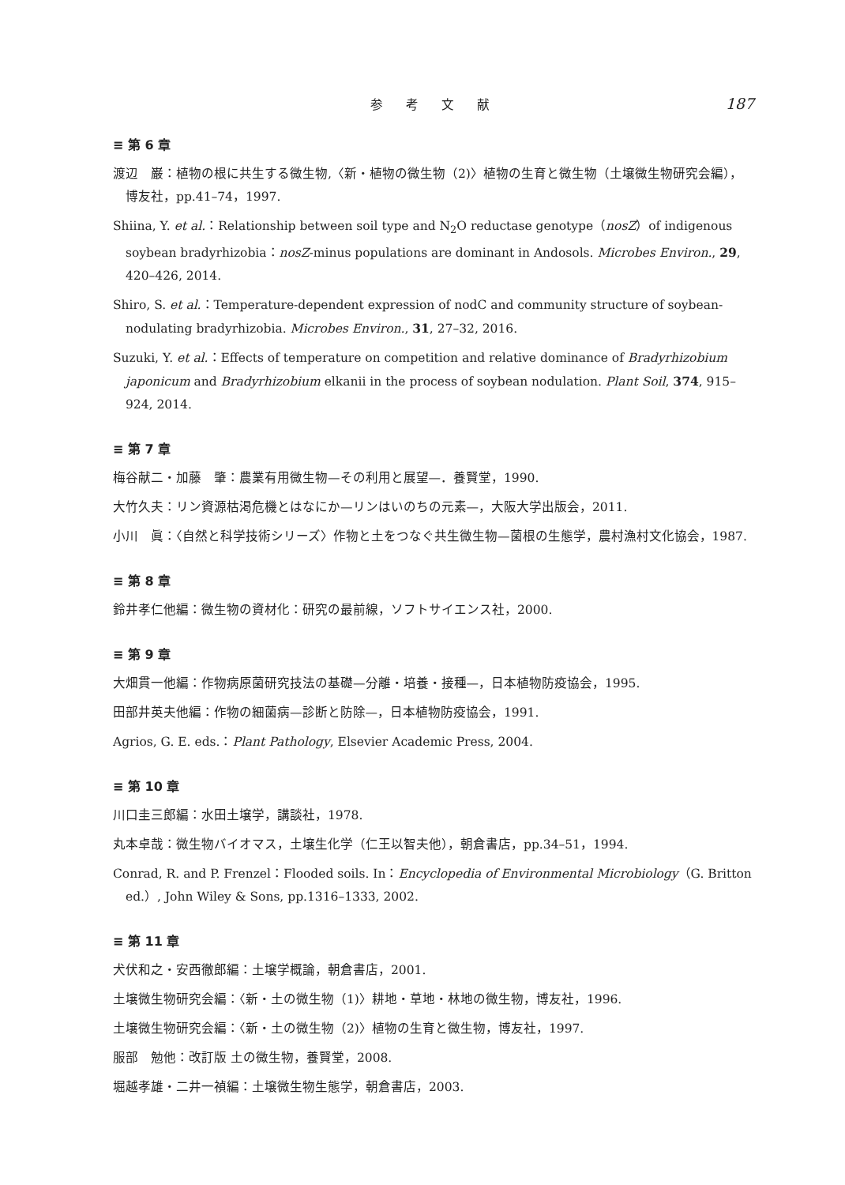参 考 文 献 187
≡ 第 6 章
渡辺　巌：植物の根に共生する微生物,〈新・植物の微生物（2)〉植物の生育と微生物（土壌微生物研究会編），博友社，pp.41–74，1997.
Shiina, Y. et al.：Relationship between soil type and N<sub>2</sub>O reductase genotype（nosZ）of indigenous soybean bradyrhizobia：nosZ-minus populations are dominant in Andosols. Microbes Environ., 29, 420–426, 2014.
Shiro, S. et al.：Temperature-dependent expression of nodC and community structure of soybean-nodulating bradyrhizobia. Microbes Environ., 31, 27–32, 2016.
Suzuki, Y. et al.：Effects of temperature on competition and relative dominance of Bradyrhizobium japonicum and Bradyrhizobium elkanii in the process of soybean nodulation. Plant Soil, 374, 915–924, 2014.
≡ 第 7 章
梅谷献二・加藤　肇：農業有用微生物—その利用と展望—．養賢堂，1990.
大竹久夫：リン資源枯渇危機とはなにか—リンはいのちの元素—，大阪大学出版会，2011.
小川　眞：〈自然と科学技術シリーズ〉作物と土をつなぐ共生微生物—菌根の生態学，農村漁村文化協会，1987.
≡ 第 8 章
鈴井孝仁他編：微生物の資材化：研究の最前線，ソフトサイエンス社，2000.
≡ 第 9 章
大畑貫一他編：作物病原菌研究技法の基礎—分離・培養・接種—，日本植物防疫協会，1995.
田部井英夫他編：作物の細菌病—診断と防除—，日本植物防疫協会，1991.
Agrios, G. E. eds.：Plant Pathology, Elsevier Academic Press, 2004.
≡ 第 10 章
川口圭三郎編：水田土壌学，講談社，1978.
丸本卓哉：微生物バイオマス，土壌生化学（仁王以智夫他），朝倉書店，pp.34–51，1994.
Conrad, R. and P. Frenzel：Flooded soils. In：Encyclopedia of Environmental Microbiology（G. Britton ed.）, John Wiley & Sons, pp.1316–1333, 2002.
≡ 第 11 章
犬伏和之・安西徹郎編：土壌学概論，朝倉書店，2001.
土壌微生物研究会編：〈新・土の微生物（1)〉耕地・草地・林地の微生物，博友社，1996.
土壌微生物研究会編：〈新・土の微生物（2)〉植物の生育と微生物，博友社，1997.
服部　勉他：改訂版 土の微生物，養賢堂，2008.
堀越孝雄・二井一禎編：土壌微生物生態学，朝倉書店，2003.